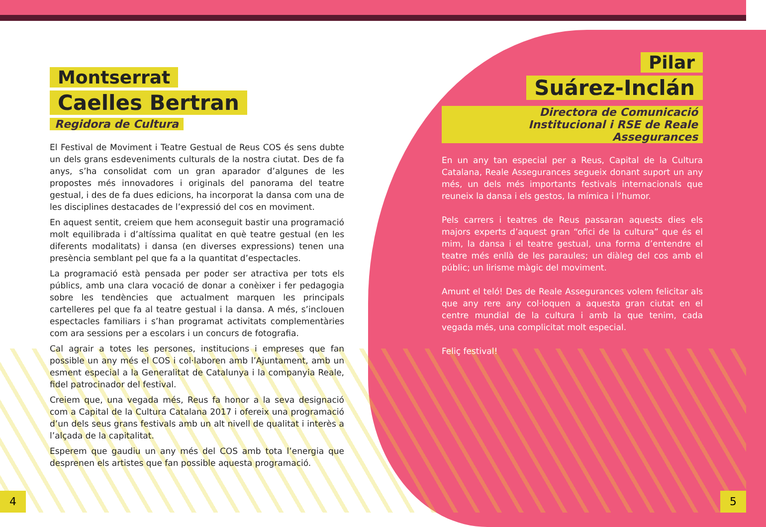Montserrat
Caelles Bertran
Regidora de Cultura
El Festival de Moviment i Teatre Gestual de Reus COS és sens dubte un dels grans esdeveniments culturals de la nostra ciutat. Des de fa anys, s’ha consolidat com un gran aparador d’algunes de les propostes més innovadores i originals del panorama del teatre gestual, i des de fa dues edicions, ha incorporat la dansa com una de les disciplines destacades de l’expressió del cos en moviment.
En aquest sentit, creiem que hem aconseguit bastir una programació molt equilibrada i d’altíssima qualitat en què teatre gestual (en les diferents modalitats) i dansa (en diverses expressions) tenen una presència semblant pel que fa a la quantitat d’espectacles.
La programació està pensada per poder ser atractiva per tots els públics, amb una clara vocació de donar a conèixer i fer pedagogia sobre les tendències que actualment marquen les principals cartelleres pel que fa al teatre gestual i la dansa. A més, s’inclouen espectacles familiars i s’han programat activitats complementàries com ara sessions per a escolars i un concurs de fotografia.
Cal agrair a totes les persones, institucions i empreses que fan possible un any més el COS i col·laboren amb l’Ajuntament, amb un esment especial a la Generalitat de Catalunya i la companyia Reale, fidel patrocinador del festival.
Creiem que, una vegada més, Reus fa honor a la seva designació com a Capital de la Cultura Catalana 2017 i ofereix una programació d’un dels seus grans festivals amb un alt nivell de qualitat i interès a l’alçada de la capitalitat.
Esperem que gaudiu un any més del COS amb tota l’energia que desprenen els artistes que fan possible aquesta programació.
Pilar
Suárez-Inclán
Directora de Comunicació
Institucional i RSE de Reale Assegurances
En un any tan especial per a Reus, Capital de la Cultura Catalana, Reale Assegurances segueix donant suport un any més, un dels més importants festivals internacionals que reuneix la dansa i els gestos, la mímica i l’humor.
Pels carrers i teatres de Reus passaran aquests dies els majors experts d’aquest gran “ofici de la cultura” que és el mim, la dansa i el teatre gestual, una forma d’entendre el teatre més enllà de les paraules; un diàleg del cos amb el públic; un lirisme màgic del moviment.
Amunt el teló! Des de Reale Assegurances volem felicitar als que any rere any col·loquen a aquesta gran ciutat en el centre mundial de la cultura i amb la que tenim, cada vegada més, una complicitat molt especial.
Feliç festival!
4 5